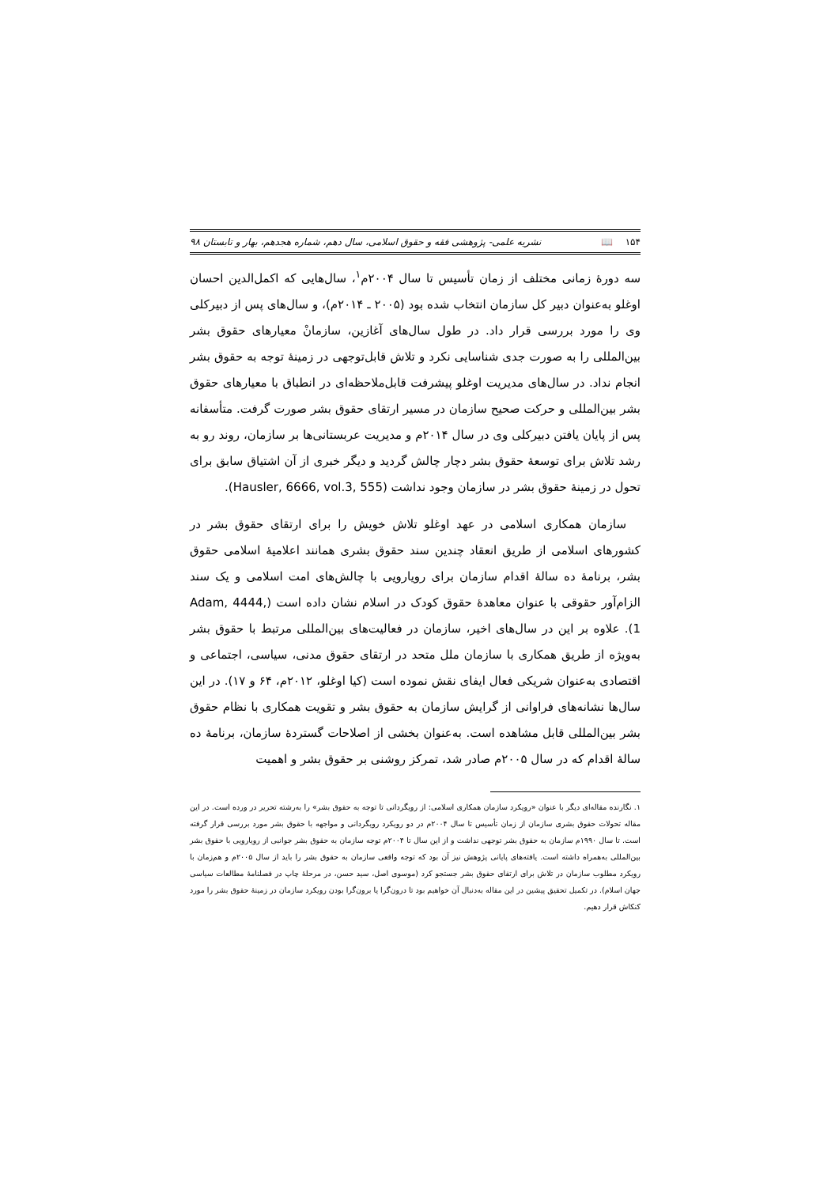۱۵۴ 📖 نشریه علمی- پژوهشی فقه و حقوق اسلامی، سال دهم، شماره هجدهم، بهار و تابستان ۹۸
سه دورهٔ زمانی مختلف از زمان تأسیس تا سال ۲۰۰۴م<sup>۱</sup>، سال‌هایی که اکمل‌الدین احسان اوغلو به‌عنوان دبیر کل سازمان انتخاب شده بود (۲۰۰۵ ـ ۲۰۱۴م)، و سال‌های پس از دبیرکلی وی را مورد بررسی قرار داد. در طول سال‌های آغازین، سازمانْ معیارهای حقوق بشر بین‌المللی را به صورت جدی شناسایی نکرد و تلاش قابل‌توجهی در زمینهٔ توجه به حقوق بشر انجام نداد. در سال‌های مدیریت اوغلو پیشرفت قابل‌ملاحظه‌ای در انطباق با معیارهای حقوق بشر بین‌المللی و حرکت صحیح سازمان در مسیر ارتقای حقوق بشر صورت گرفت. متأسفانه پس از پایان یافتن دبیرکلی وی در سال ۲۰۱۴م و مدیریت عربستانی‌ها بر سازمان، روند رو به رشد تلاش برای توسعهٔ حقوق بشر دچار چالش گردید و دیگر خبری از آن اشتیاق سابق برای تحول در زمینهٔ حقوق بشر در سازمان وجود نداشت (Hausler, 6666, vol.3, 555).
سازمان همکاری اسلامی در عهد اوغلو تلاش خویش را برای ارتقای حقوق بشر در کشورهای اسلامی از طریق انعقاد چندین سند حقوق بشری همانند اعلامیهٔ اسلامی حقوق بشر، برنامهٔ ده سالهٔ اقدام سازمان برای رویارویی با چالش‌های امت اسلامی و یک سند الزام‌آور حقوقی با عنوان معاهدهٔ حقوق کودک در اسلام نشان داده است (Adam, 4444, 1). علاوه بر این در سال‌های اخیر، سازمان در فعالیت‌های بین‌المللی مرتبط با حقوق بشر به‌ویژه از طریق همکاری با سازمان ملل متحد در ارتقای حقوق مدنی، سیاسی، اجتماعی و اقتصادی به‌عنوان شریکی فعال ایفای نقش نموده است (کیا اوغلو، ۲۰۱۲م، ۶۴ و ۱۷). در این سال‌ها نشانه‌های فراوانی از گرایش سازمان به حقوق بشر و تقویت همکاری با نظام حقوق بشر بین‌المللی قابل مشاهده است. به‌عنوان بخشی از اصلاحات گستردهٔ سازمان، برنامهٔ ده سالهٔ اقدام که در سال ۲۰۰۵م صادر شد، تمرکز روشنی بر حقوق بشر و اهمیت
۱. نگارنده مقاله‌ای دیگر با عنوان «رویکرد سازمان همکاری اسلامی: از رویگردانی تا توجه به حقوق بشر» را به‌رشته تحریر در ورده است. در این مقاله تحولات حقوق بشری سازمان از زمان تأسیس تا سال ۲۰۰۴م در دو رویکرد رویگردانی و مواجهه با حقوق بشر مورد بررسی قرار گرفته است. تا سال ۱۹۹۰م سازمان به حقوق بشر توجهی نداشت و از این سال تا ۲۰۰۴م توجه سازمان به حقوق بشر جوانبی از رویارویی با حقوق بشر بین‌المللی به‌همراه داشته است. یافته‌های پایانی پژوهش نیز آن بود که توجه واقعی سازمان به حقوق بشر را باید از سال ۲۰۰۵م و هم‌زمان با رویکرد مطلوب سازمان در تلاش برای ارتقای حقوق بشر جستجو کرد (موسوی اصل، سید حسن، در مرحلهٔ چاپ در فصلنامهٔ مطالعات سیاسی جهان اسلام). در تکمیل تحقیق پیشین در این مقاله به‌دنبال آن خواهیم بود تا درون‌گرا یا برون‌گرا بودن رویکرد سازمان در زمینهٔ حقوق بشر را مورد کنکاش قرار دهیم.